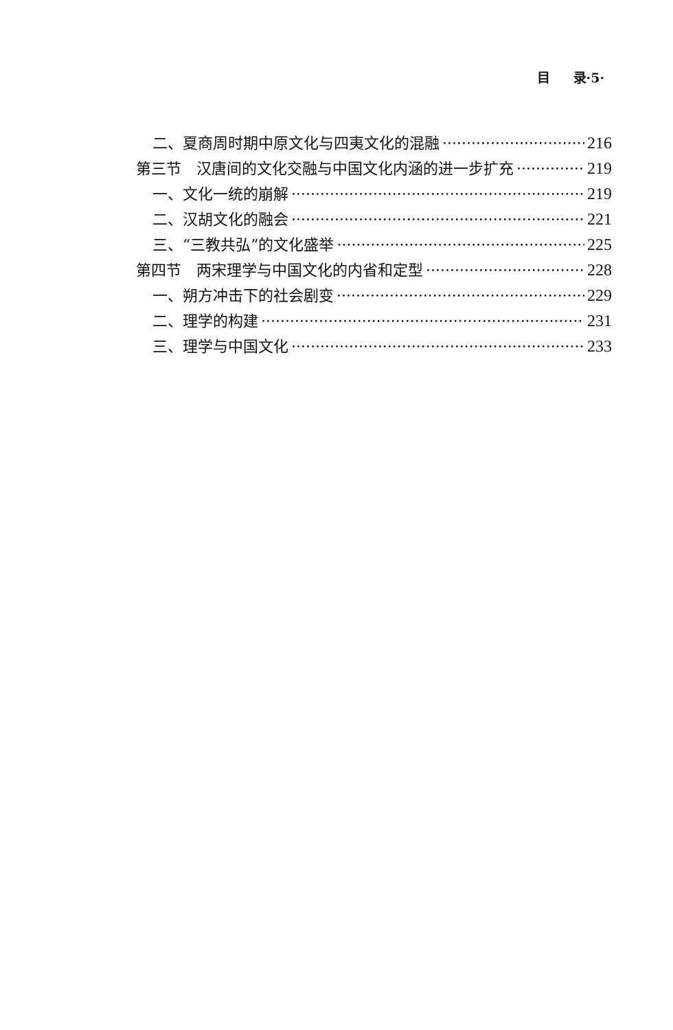目 录·5·
二、夏商周时期中原文化与四夷文化的混融 216
第三节　汉唐间的文化交融与中国文化内涵的进一步扩充 219
一、文化一统的崩解 219
二、汉胡文化的融会 221
三、“三教共弘”的文化盛举 225
第四节　两宋理学与中国文化的内省和定型 228
一、朔方冲击下的社会剧变 229
二、理学的构建 231
三、理学与中国文化 233